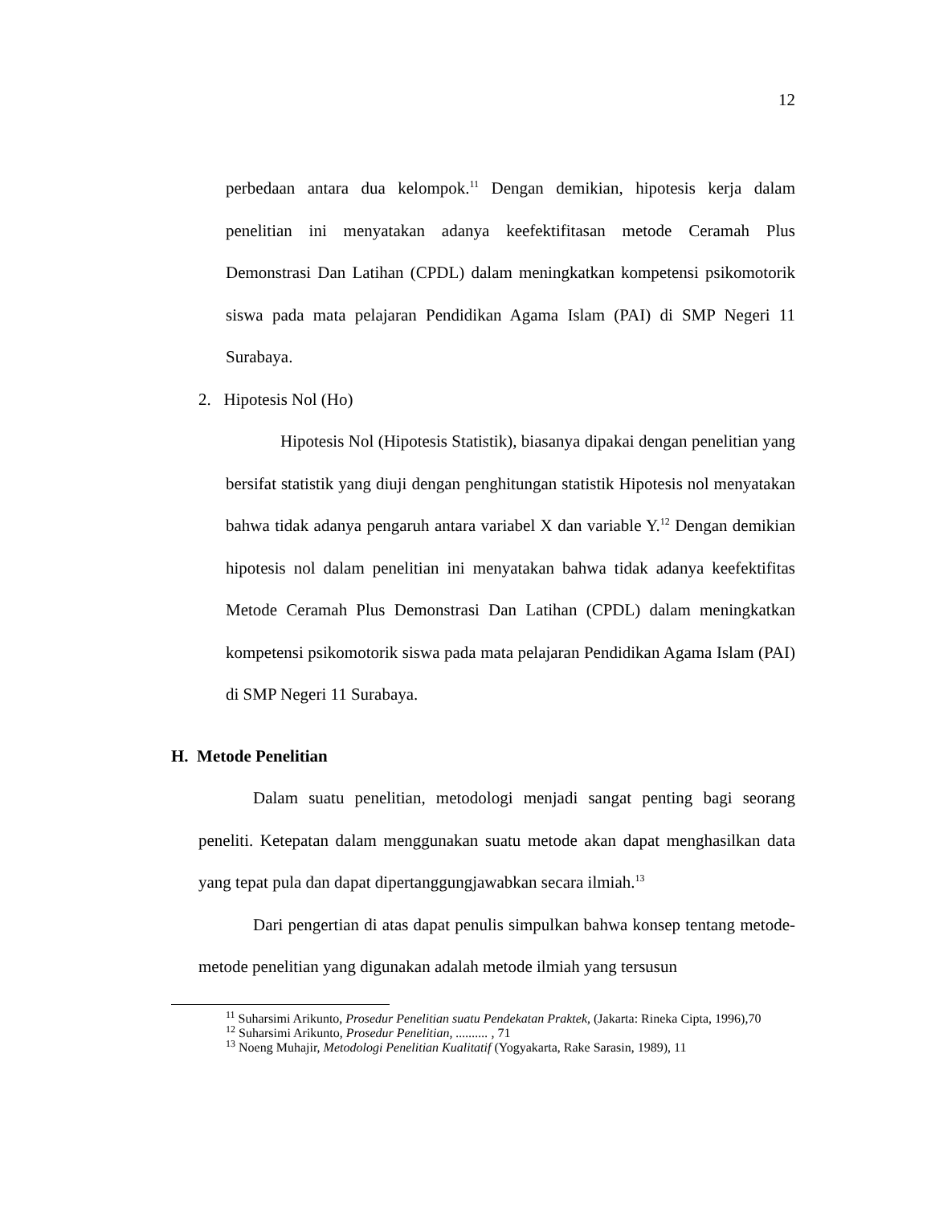12
perbedaan antara dua kelompok.<sup>11</sup> Dengan demikian, hipotesis kerja dalam penelitian ini menyatakan adanya keefektifitasan metode Ceramah Plus Demonstrasi Dan Latihan (CPDL) dalam meningkatkan kompetensi psikomotorik siswa pada mata pelajaran Pendidikan Agama Islam (PAI) di SMP Negeri 11 Surabaya.
2. Hipotesis Nol (Ho)
Hipotesis Nol (Hipotesis Statistik), biasanya dipakai dengan penelitian yang bersifat statistik yang diuji dengan penghitungan statistik Hipotesis nol menyatakan bahwa tidak adanya pengaruh antara variabel X dan variable Y.<sup>12</sup> Dengan demikian hipotesis nol dalam penelitian ini menyatakan bahwa tidak adanya keefektifitas Metode Ceramah Plus Demonstrasi Dan Latihan (CPDL) dalam meningkatkan kompetensi psikomotorik siswa pada mata pelajaran Pendidikan Agama Islam (PAI) di SMP Negeri 11 Surabaya.
H. Metode Penelitian
Dalam suatu penelitian, metodologi menjadi sangat penting bagi seorang peneliti. Ketepatan dalam menggunakan suatu metode akan dapat menghasilkan data yang tepat pula dan dapat dipertanggungjawabkan secara ilmiah.<sup>13</sup>
Dari pengertian di atas dapat penulis simpulkan bahwa konsep tentang metode-metode penelitian yang digunakan adalah metode ilmiah yang tersusun
<sup>11</sup> Suharsimi Arikunto, Prosedur Penelitian suatu Pendekatan Praktek, (Jakarta: Rineka Cipta, 1996),70
<sup>12</sup> Suharsimi Arikunto, Prosedur Penelitian, .......... , 71
<sup>13</sup> Noeng Muhajir, Metodologi Penelitian Kualitatif (Yogyakarta, Rake Sarasin, 1989), 11